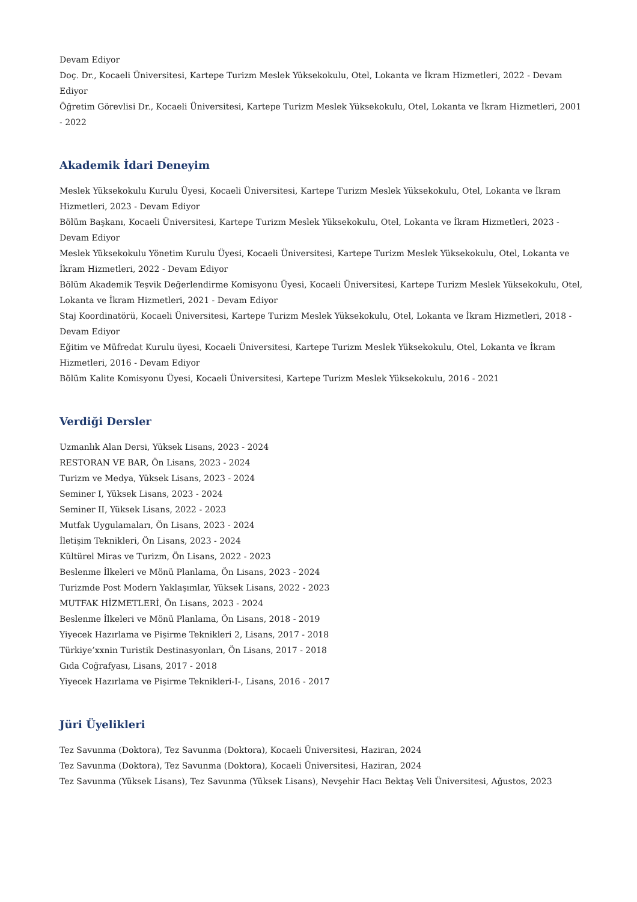Devam Ediyor
Doç. Dr., Kocaeli Üniversitesi, Kartepe Turizm Meslek Yüksekokulu, Otel, Lokanta ve İkram Hizmetleri, 2022 - Devam Ediyor
Öğretim Görevlisi Dr., Kocaeli Üniversitesi, Kartepe Turizm Meslek Yüksekokulu, Otel, Lokanta ve İkram Hizmetleri, 2001 - 2022
Akademik İdari Deneyim
Meslek Yüksekokulu Kurulu Üyesi, Kocaeli Üniversitesi, Kartepe Turizm Meslek Yüksekokulu, Otel, Lokanta ve İkram Hizmetleri, 2023 - Devam Ediyor
Bölüm Başkanı, Kocaeli Üniversitesi, Kartepe Turizm Meslek Yüksekokulu, Otel, Lokanta ve İkram Hizmetleri, 2023 - Devam Ediyor
Meslek Yüksekokulu Yönetim Kurulu Üyesi, Kocaeli Üniversitesi, Kartepe Turizm Meslek Yüksekokulu, Otel, Lokanta ve İkram Hizmetleri, 2022 - Devam Ediyor
Bölüm Akademik Teşvik Değerlendirme Komisyonu Üyesi, Kocaeli Üniversitesi, Kartepe Turizm Meslek Yüksekokulu, Otel, Lokanta ve İkram Hizmetleri, 2021 - Devam Ediyor
Staj Koordinatörü, Kocaeli Üniversitesi, Kartepe Turizm Meslek Yüksekokulu, Otel, Lokanta ve İkram Hizmetleri, 2018 - Devam Ediyor
Eğitim ve Müfredat Kurulu üyesi, Kocaeli Üniversitesi, Kartepe Turizm Meslek Yüksekokulu, Otel, Lokanta ve İkram Hizmetleri, 2016 - Devam Ediyor
Bölüm Kalite Komisyonu Üyesi, Kocaeli Üniversitesi, Kartepe Turizm Meslek Yüksekokulu, 2016 - 2021
Verdiği Dersler
Uzmanlık Alan Dersi, Yüksek Lisans, 2023 - 2024
RESTORAN VE BAR, Ön Lisans, 2023 - 2024
Turizm ve Medya, Yüksek Lisans, 2023 - 2024
Seminer I, Yüksek Lisans, 2023 - 2024
Seminer II, Yüksek Lisans, 2022 - 2023
Mutfak Uygulamaları, Ön Lisans, 2023 - 2024
İletişim Teknikleri, Ön Lisans, 2023 - 2024
Kültürel Miras ve Turizm, Ön Lisans, 2022 - 2023
Beslenme İlkeleri ve Mönü Planlama, Ön Lisans, 2023 - 2024
Turizmde Post Modern Yaklaşımlar, Yüksek Lisans, 2022 - 2023
MUTFAK HİZMETLERİ, Ön Lisans, 2023 - 2024
Beslenme İlkeleri ve Mönü Planlama, Ön Lisans, 2018 - 2019
Yiyecek Hazırlama ve Pişirme Teknikleri 2, Lisans, 2017 - 2018
Türkiye’xxnin Turistik Destinasyonları, Ön Lisans, 2017 - 2018
Gıda Coğrafyası, Lisans, 2017 - 2018
Yiyecek Hazırlama ve Pişirme Teknikleri-I-, Lisans, 2016 - 2017
Jüri Üyelikleri
Tez Savunma (Doktora), Tez Savunma (Doktora), Kocaeli Üniversitesi, Haziran, 2024
Tez Savunma (Doktora), Tez Savunma (Doktora), Kocaeli Üniversitesi, Haziran, 2024
Tez Savunma (Yüksek Lisans), Tez Savunma (Yüksek Lisans), Nevşehir Hacı Bektaş Veli Üniversitesi, Ağustos, 2023